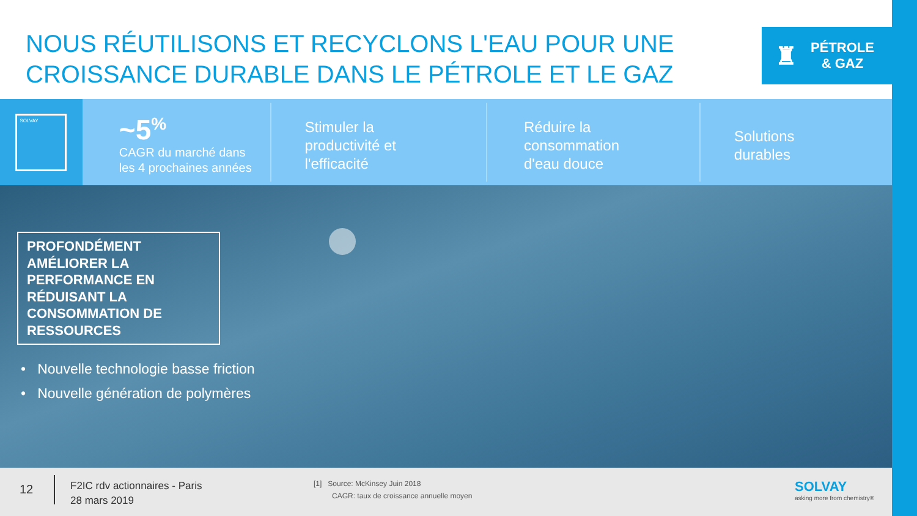NOUS RÉUTILISONS ET RECYCLONS L'EAU POUR UNE
CROISSANCE DURABLE DANS LE PÉTROLE ET LE GAZ
♜
PÉTROLE
& GAZ
SOLVAY
~5<sup>%</sup>
CAGR du marché dans
les 4 prochaines années
Stimuler la
productivité et
l'efficacité
Réduire la
consommation
d'eau douce
Solutions
durables
PROFONDÉMENT AMÉLIORER LA PERFORMANCE EN RÉDUISANT LA CONSOMMATION DE RESSOURCES
• Nouvelle technologie basse friction
• Nouvelle génération de polymères
12
F2IC rdv actionnaires - Paris
28 mars 2019
[1] Source: McKinsey Juin 2018
CAGR: taux de croissance annuelle moyen
SOLVAY
asking more from chemistry®